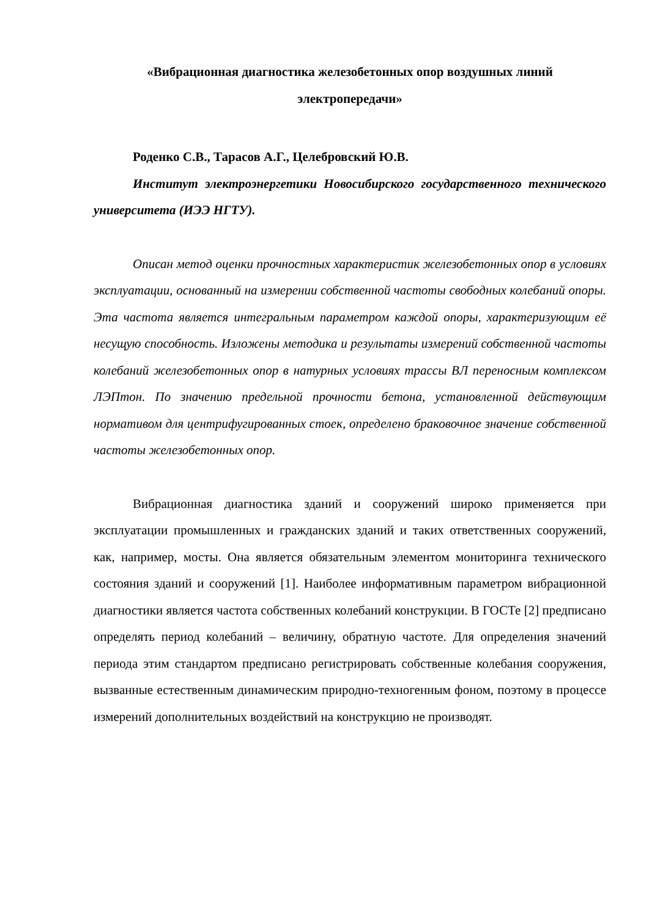«Вибрационная диагностика железобетонных опор воздушных линий электропередачи»
Роденко С.В., Тарасов А.Г., Целебровский Ю.В.
Институт электроэнергетики Новосибирского государственного технического университета (ИЭЭ НГТУ).
Описан метод оценки прочностных характеристик железобетонных опор в условиях эксплуатации, основанный на измерении собственной частоты свободных колебаний опоры. Эта частота является интегральным параметром каждой опоры, характеризующим её несущую способность. Изложены методика и результаты измерений собственной частоты колебаний железобетонных опор в натурных условиях трассы ВЛ переносным комплексом ЛЭПтон. По значению предельной прочности бетона, установленной действующим нормативом для центрифугированных стоек, определено браковочное значение собственной частоты железобетонных опор.
Вибрационная диагностика зданий и сооружений широко применяется при эксплуатации промышленных и гражданских зданий и таких ответственных сооружений, как, например, мосты. Она является обязательным элементом мониторинга технического состояния зданий и сооружений [1]. Наиболее информативным параметром вибрационной диагностики является частота собственных колебаний конструкции. В ГОСТе [2] предписано определять период колебаний – величину, обратную частоте. Для определения значений периода этим стандартом предписано регистрировать собственные колебания сооружения, вызванные естественным динамическим природно-техногенным фоном, поэтому в процессе измерений дополнительных воздействий на конструкцию не производят.